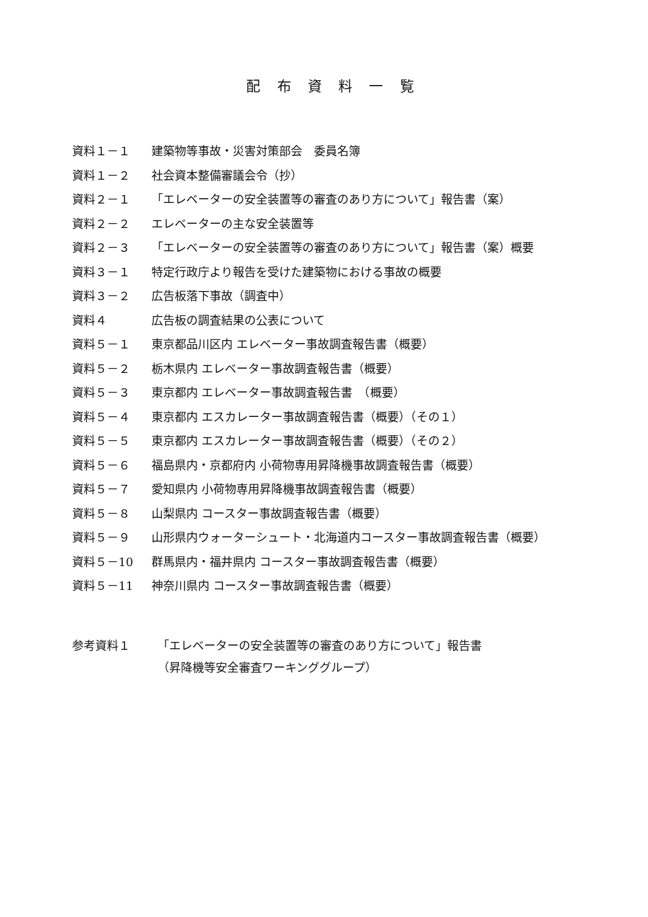配 布 資 料 一 覧
資料１－１ 建築物等事故・災害対策部会　委員名簿
資料１－２ 社会資本整備審議会令（抄）
資料２－１ 「エレベーターの安全装置等の審査のあり方について」報告書（案）
資料２－２ エレベーターの主な安全装置等
資料２－３ 「エレベーターの安全装置等の審査のあり方について」報告書（案）概要
資料３－１ 特定行政庁より報告を受けた建築物における事故の概要
資料３－２ 広告板落下事故（調査中）
資料４ 広告板の調査結果の公表について
資料５－１ 東京都品川区内 エレベーター事故調査報告書（概要）
資料５－２ 栃木県内 エレベーター事故調査報告書（概要）
資料５－３ 東京都内 エレベーター事故調査報告書　（概要）
資料５－４ 東京都内 エスカレーター事故調査報告書（概要）（その１）
資料５－５ 東京都内 エスカレーター事故調査報告書（概要）（その２）
資料５－６ 福島県内・京都府内 小荷物専用昇降機事故調査報告書（概要）
資料５－７ 愛知県内 小荷物専用昇降機事故調査報告書（概要）
資料５－８ 山梨県内 コースター事故調査報告書（概要）
資料５－９ 山形県内ウォーターシュート・北海道内コースター事故調査報告書（概要）
資料５－10 群馬県内・福井県内 コースター事故調査報告書（概要）
資料５－11 神奈川県内 コースター事故調査報告書（概要）
参考資料１ 「エレベーターの安全装置等の審査のあり方について」報告書
（昇降機等安全審査ワーキンググループ）